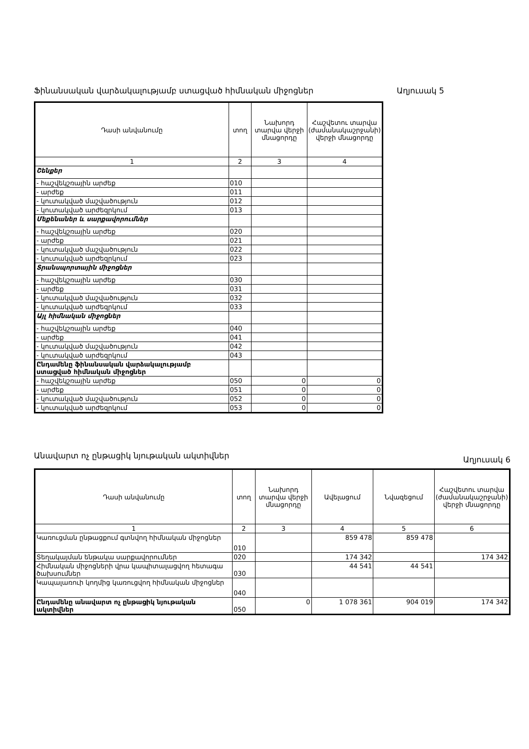Ֆինանսական վարձակալությամբ ստացված հիմնական միջոցներ Աղյուսակ 5
| Դասի անվանումը | տող | Նախորդ տարվա վերջի մնացորդը | Հաշվետու տարվա (ժամանակաշրջանի) վերջի մնացորդը |
| --- | --- | --- | --- |
| 1 | 2 | 3 | 4 |
| Շենքեր | | | |
| - հաշվեկշռային արժեք | 010 | | |
| - արժեք | 011 | | |
| - կուտակված մաշվածություն | 012 | | |
| - կուտակված արժեզրկում | 013 | | |
| Մեքենաներ և սարքավորումներ | | | |
| - հաշվեկշռային արժեք | 020 | | |
| - արժեք | 021 | | |
| - կուտակված մաշվածություն | 022 | | |
| - կուտակված արժեզրկում | 023 | | |
| Տրանսպորտային միջոցներ | | | |
| - հաշվեկշռային արժեք | 030 | | |
| - արժեք | 031 | | |
| - կուտակված մաշվածություն | 032 | | |
| - կուտակված արժեզրկում | 033 | | |
| Այլ հիմնական միջոցներ | | | |
| - հաշվեկշռային արժեք | 040 | | |
| - արժեք | 041 | | |
| - կուտակված մաշվածություն | 042 | | |
| - կուտակված արժեզրկում | 043 | | |
| Ընդամենը ֆինանսական վարձակալությամբ ստացված հիմնական միջոցներ | | | |
| - հաշվեկշռային արժեք | 050 | 0 | 0 |
| - արժեք | 051 | 0 | 0 |
| - կուտակված մաշվածություն | 052 | 0 | 0 |
| - կուտակված արժեզրկում | 053 | 0 | 0 |
Անավարտ ոչ ընթացիկ նյութական ակտիվներ Աղյուսակ 6
| Դասի անվանումը | տող | Նախորդ տարվա վերջի մնացորդը | Ավելացում | Նվազեցում | Հաշվետու տարվա (ժամանակաշրջանի) վերջի մնացորդը |
| --- | --- | --- | --- | --- | --- |
| 1 | 2 | 3 | 4 | 5 | 6 |
| Կառուցման ընթացքում գտնվող հիմնական միջոցներ | 010 | | 859 478 | 859 478 | |
| Տեղակայման ենթակա սարքավորումներ | 020 | | 174 342 | | 174 342 |
| Հիմնական միջոցների վրա կապիտալացվող հետագա ծախսումներ | 030 | | 44 541 | 44 541 | |
| Կապալառուի կողմից կառուցվող հիմնական միջոցներ | 040 | | | | |
| Ընդամենը անավարտ ոչ ընթացիկ նյութական ակտիվներ | 050 | 0 | 1 078 361 | 904 019 | 174 342 |